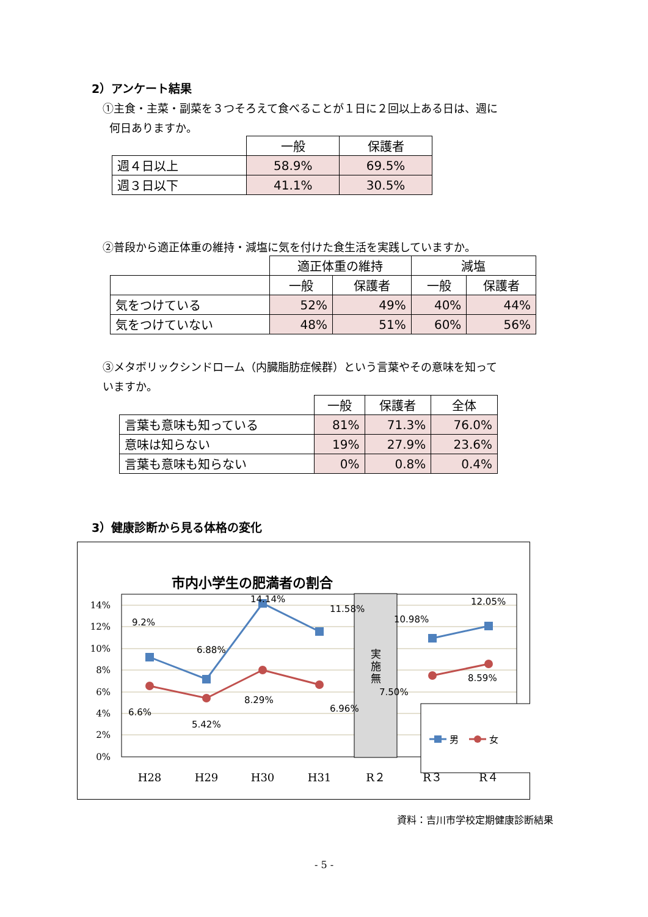2）アンケート結果
①主食・主菜・副菜を３つそろえて食べることが１日に２回以上ある日は、週に
何日ありますか。
| | 一般 | 保護者 |
| --- | --- | --- |
| 週４日以上 | 58.9% | 69.5% |
| 週３日以下 | 41.1% | 30.5% |
②普段から適正体重の維持・減塩に気を付けた食生活を実践していますか。
| | 適正体重の維持 | | 減塩 | |
| --- | --- | --- | --- | --- |
| | 一般 | 保護者 | 一般 | 保護者 |
| 気をつけている | 52% | 49% | 40% | 44% |
| 気をつけていない | 48% | 51% | 60% | 56% |
③メタボリックシンドローム（内臓脂肪症候群）という言葉やその意味を知って
いますか。
| | 一般 | 保護者 | 全体 |
| --- | --- | --- | --- |
| 言葉も意味も知っている | 81% | 71.3% | 76.0% |
| 意味は知らない | 19% | 27.9% | 23.6% |
| 言葉も意味も知らない | 0% | 0.8% | 0.4% |
3）健康診断から見る体格の変化
市内小学生の肥満者の割合
14%
12%
10%
8%
6%
4%
2%
0%
実
施
無
9.2%
6.88%
14.14%
11.58%
10.98%
12.05%
6.6%
5.42%
8.29%
6.96%
7.50%
8.59%
男
女
H28
H29
H30
H31
R２
R３
R４
資料：吉川市学校定期健康診断結果
- 5 -